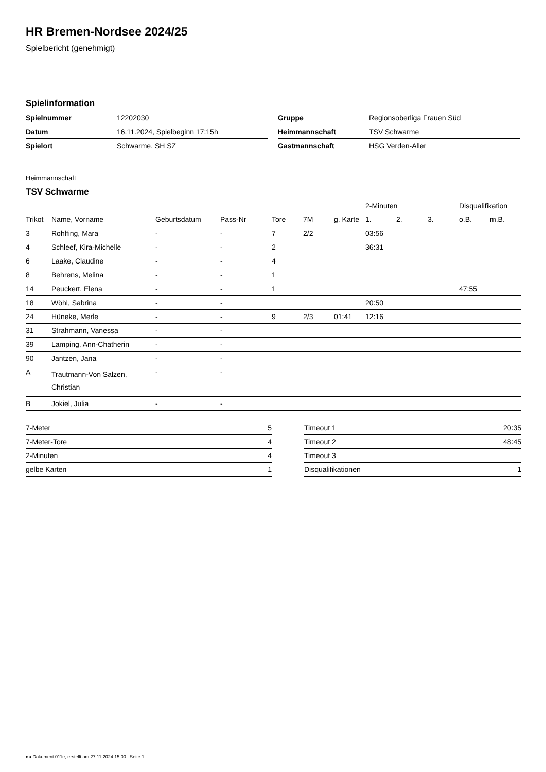HR Bremen-Nordsee 2024/25
Spielbericht (genehmigt)
Spielinformation
| Spielnummer | 12202030 |
| Datum | 16.11.2024, Spielbeginn 17:15h |
| Spielort | Schwarme, SH SZ |
| Gruppe | Regionsoberliga Frauen Süd |
| Heimmannschaft | TSV Schwarme |
| Gastmannschaft | HSG Verden-Aller |
Heimmannschaft
TSV Schwarme
| | | | | | | | 2-Minuten | | | Disqualifikation | |
| --- | --- | --- | --- | --- | --- | --- | --- | --- | --- | --- | --- |
| Trikot | Name, Vorname | Geburtsdatum | Pass-Nr | Tore | 7M | g. Karte | 1. | 2. | 3. | o.B. | m.B. |
| 3 | Rohlfing, Mara | - | - | 7 | 2/2 | | 03:56 | | | | |
| 4 | Schleef, Kira-Michelle | - | - | 2 | | | 36:31 | | | | |
| 6 | Laake, Claudine | - | - | 4 | | | | | | | |
| 8 | Behrens, Melina | - | - | 1 | | | | | | | |
| 14 | Peuckert, Elena | - | - | 1 | | | | | | 47:55 | |
| 18 | Wöhl, Sabrina | - | - | | | | 20:50 | | | | |
| 24 | Hüneke, Merle | - | - | 9 | 2/3 | 01:41 | 12:16 | | | | |
| 31 | Strahmann, Vanessa | - | - | | | | | | | | |
| 39 | Lamping, Ann-Chatherin | - | - | | | | | | | | |
| 90 | Jantzen, Jana | - | - | | | | | | | | |
| A | Trautmann-Von Salzen, Christian | - | - | | | | | | | | |
| B | Jokiel, Julia | - | - | | | | | | | | |
| 7-Meter | 5 |
| 7-Meter-Tore | 4 |
| 2-Minuten | 4 |
| gelbe Karten | 1 |
| Timeout 1 | 20:35 |
| Timeout 2 | 48:45 |
| Timeout 3 | |
| Disqualifikationen | 1 |
nu.Dokument 011e, erstellt am 27.11.2024 15:00 | Seite 1